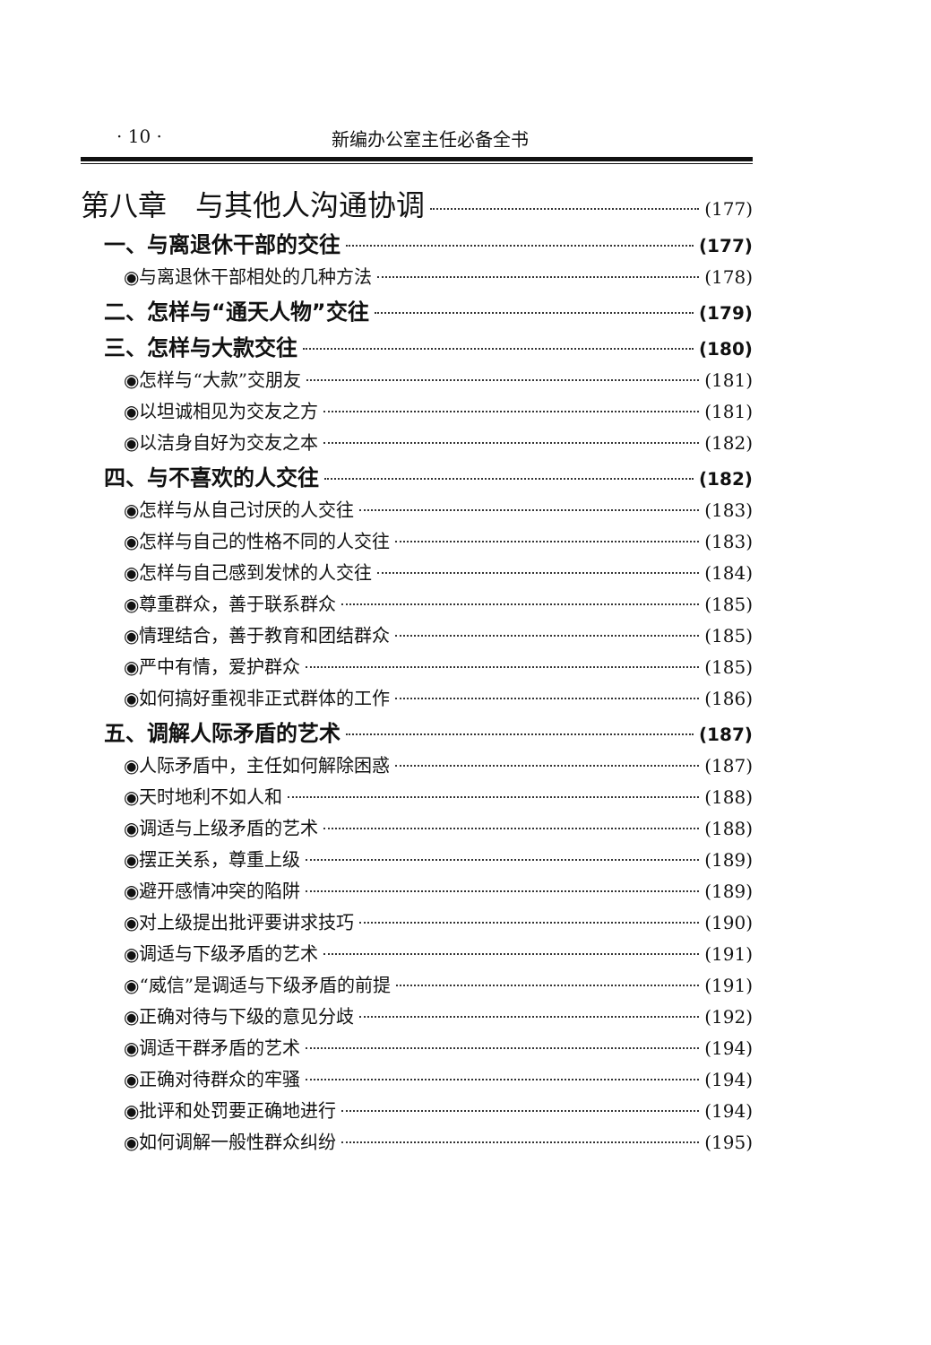· 10 · 新编办公室主任必备全书
第八章　与其他人沟通协调 (177)
一、与离退休干部的交往 (177)
◉与离退休干部相处的几种方法 (178)
二、怎样与“通天人物”交往 (179)
三、怎样与大款交往 (180)
◉怎样与“大款”交朋友 (181)
◉以坦诚相见为交友之方 (181)
◉以洁身自好为交友之本 (182)
四、与不喜欢的人交往 (182)
◉怎样与从自己讨厌的人交往 (183)
◉怎样与自己的性格不同的人交往 (183)
◉怎样与自己感到发怵的人交往 (184)
◉尊重群众，善于联系群众 (185)
◉情理结合，善于教育和团结群众 (185)
◉严中有情，爱护群众 (185)
◉如何搞好重视非正式群体的工作 (186)
五、调解人际矛盾的艺术 (187)
◉人际矛盾中，主任如何解除困惑 (187)
◉天时地利不如人和 (188)
◉调适与上级矛盾的艺术 (188)
◉摆正关系，尊重上级 (189)
◉避开感情冲突的陷阱 (189)
◉对上级提出批评要讲求技巧 (190)
◉调适与下级矛盾的艺术 (191)
◉“威信”是调适与下级矛盾的前提 (191)
◉正确对待与下级的意见分歧 (192)
◉调适干群矛盾的艺术 (194)
◉正确对待群众的牢骚 (194)
◉批评和处罚要正确地进行 (194)
◉如何调解一般性群众纠纷 (195)